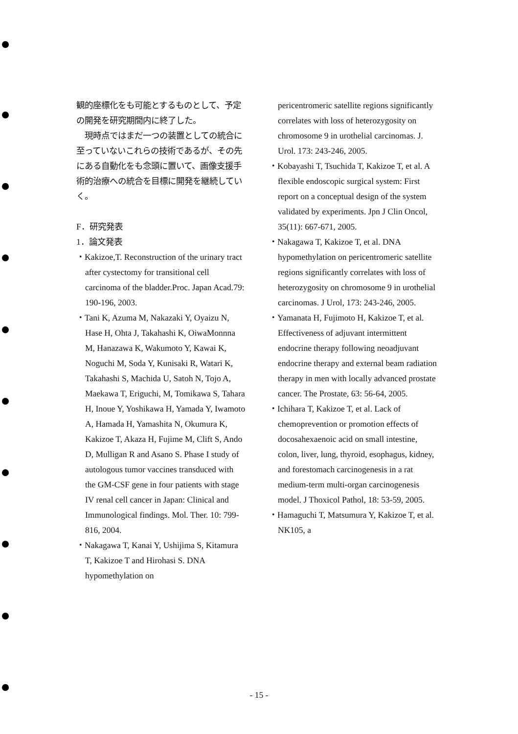観的座標化をも可能とするものとして、予定の開発を研究期間内に終了した。
　現時点ではまだ一つの装置としての統合に至っていないこれらの技術であるが、その先にある自動化をも念頭に置いて、画像支援手術的治療への統合を目標に開発を継続していく。
F．研究発表
1．論文発表
・Kakizoe,T. Reconstruction of the urinary tract after cystectomy for transitional cell carcinoma of the bladder.Proc. Japan Acad.79: 190-196, 2003.
・Tani K, Azuma M, Nakazaki Y, Oyaizu N, Hase H, Ohta J, Takahashi K, OiwaMonnna M, Hanazawa K, Wakumoto Y, Kawai K, Noguchi M, Soda Y, Kunisaki R, Watari K, Takahashi S, Machida U, Satoh N, Tojo A, Maekawa T, Eriguchi, M, Tomikawa S, Tahara H, Inoue Y, Yoshikawa H, Yamada Y, Iwamoto A, Hamada H, Yamashita N, Okumura K, Kakizoe T, Akaza H, Fujime M, Clift S, Ando D, Mulligan R and Asano S. Phase I study of autologous tumor vaccines transduced with the GM-CSF gene in four patients with stage IV renal cell cancer in Japan: Clinical and Immunological findings. Mol. Ther. 10: 799-816, 2004.
・Nakagawa T, Kanai Y, Ushijima S, Kitamura T, Kakizoe T and Hirohasi S. DNA hypomethylation on
pericentromeric satellite regions significantly correlates with loss of heterozygosity on chromosome 9 in urothelial carcinomas. J. Urol. 173: 243-246, 2005.
・Kobayashi T, Tsuchida T, Kakizoe T, et al. A flexible endoscopic surgical system: First report on a conceptual design of the system validated by experiments. Jpn J Clin Oncol, 35(11): 667-671, 2005.
・Nakagawa T, Kakizoe T, et al. DNA hypomethylation on pericentromeric satellite regions significantly correlates with loss of heterozygosity on chromosome 9 in urothelial carcinomas. J Urol, 173: 243-246, 2005.
・Yamanata H, Fujimoto H, Kakizoe T, et al. Effectiveness of adjuvant intermittent endocrine therapy following neoadjuvant endocrine therapy and external beam radiation therapy in men with locally advanced prostate cancer. The Prostate, 63: 56-64, 2005.
・Ichihara T, Kakizoe T, et al. Lack of chemoprevention or promotion effects of docosahexaenoic acid on small intestine, colon, liver, lung, thyroid, esophagus, kidney, and forestomach carcinogenesis in a rat medium-term multi-organ carcinogenesis model. J Thoxicol Pathol, 18: 53-59, 2005.
・Hamaguchi T, Matsumura Y, Kakizoe T, et al. NK105, a
- 15 -